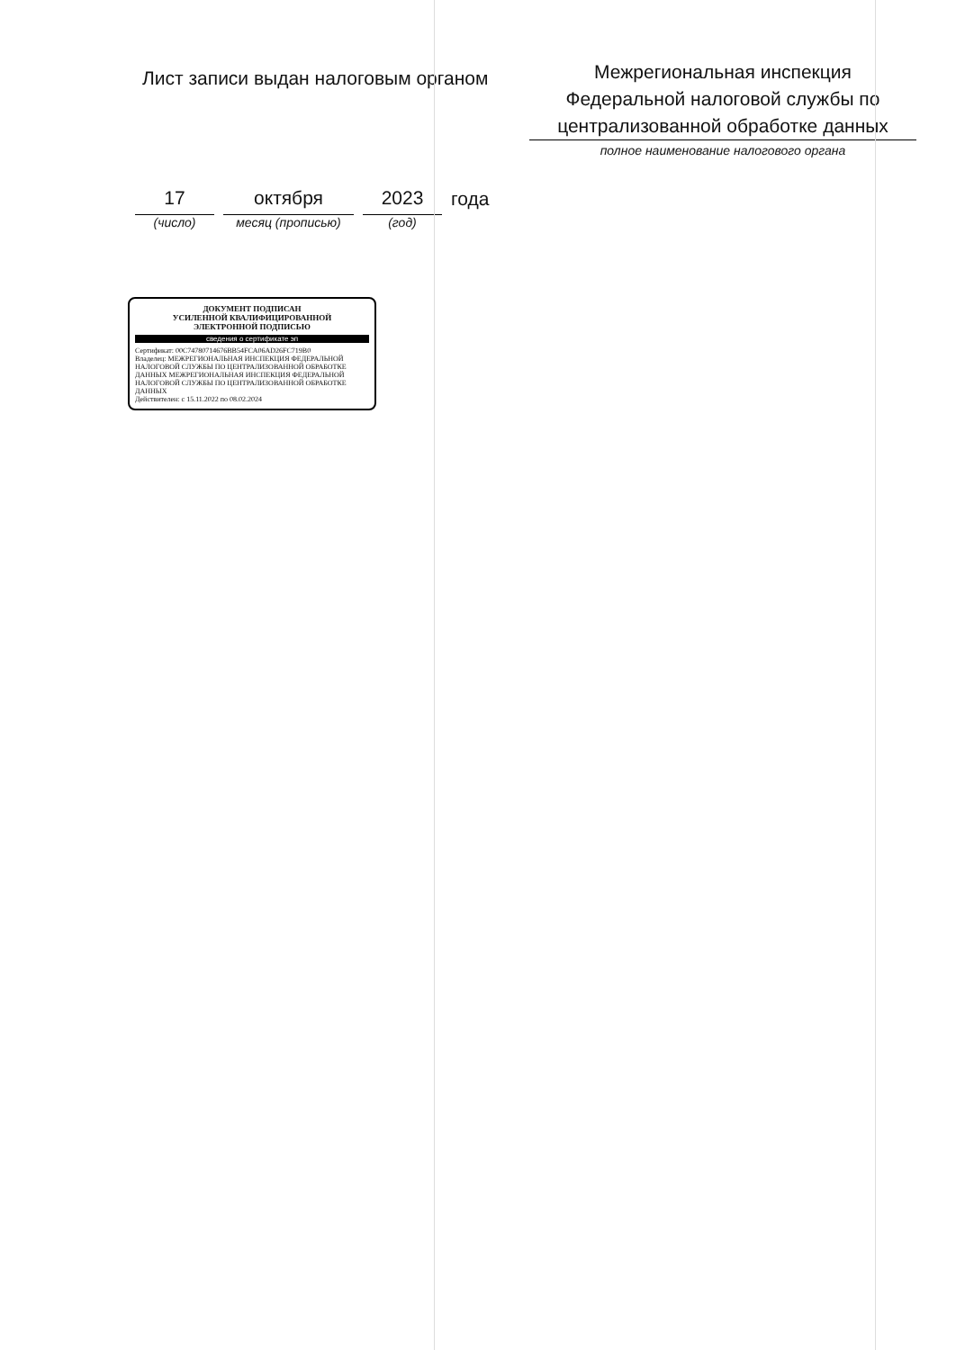Лист записи выдан налоговым органом
Межрегиональная инспекция
Федеральной налоговой службы по
централизованной обработке данных
полное наименование налогового органа
17
(число)
октября
месяц (прописью)
2023
(год)
года
ДОКУМЕНТ ПОДПИСАН
УСИЛЕННОЙ КВАЛИФИЦИРОВАННОЙ
ЭЛЕКТРОННОЙ ПОДПИСЬЮ
сведения о сертификате эп
Сертификат: 00C74780714676BB54FCA06AD26FC719B0
Владелец: МЕЖРЕГИОНАЛЬНАЯ ИНСПЕКЦИЯ ФЕДЕРАЛЬНОЙ НАЛОГОВОЙ СЛУЖБЫ ПО ЦЕНТРАЛИЗОВАННОЙ ОБРАБОТКЕ ДАННЫХ МЕЖРЕГИОНАЛЬНАЯ ИНСПЕКЦИЯ ФЕДЕРАЛЬНОЙ НАЛОГОВОЙ СЛУЖБЫ ПО ЦЕНТРАЛИЗОВАННОЙ ОБРАБОТКЕ ДАННЫХ
Действителен: с 15.11.2022 по 08.02.2024